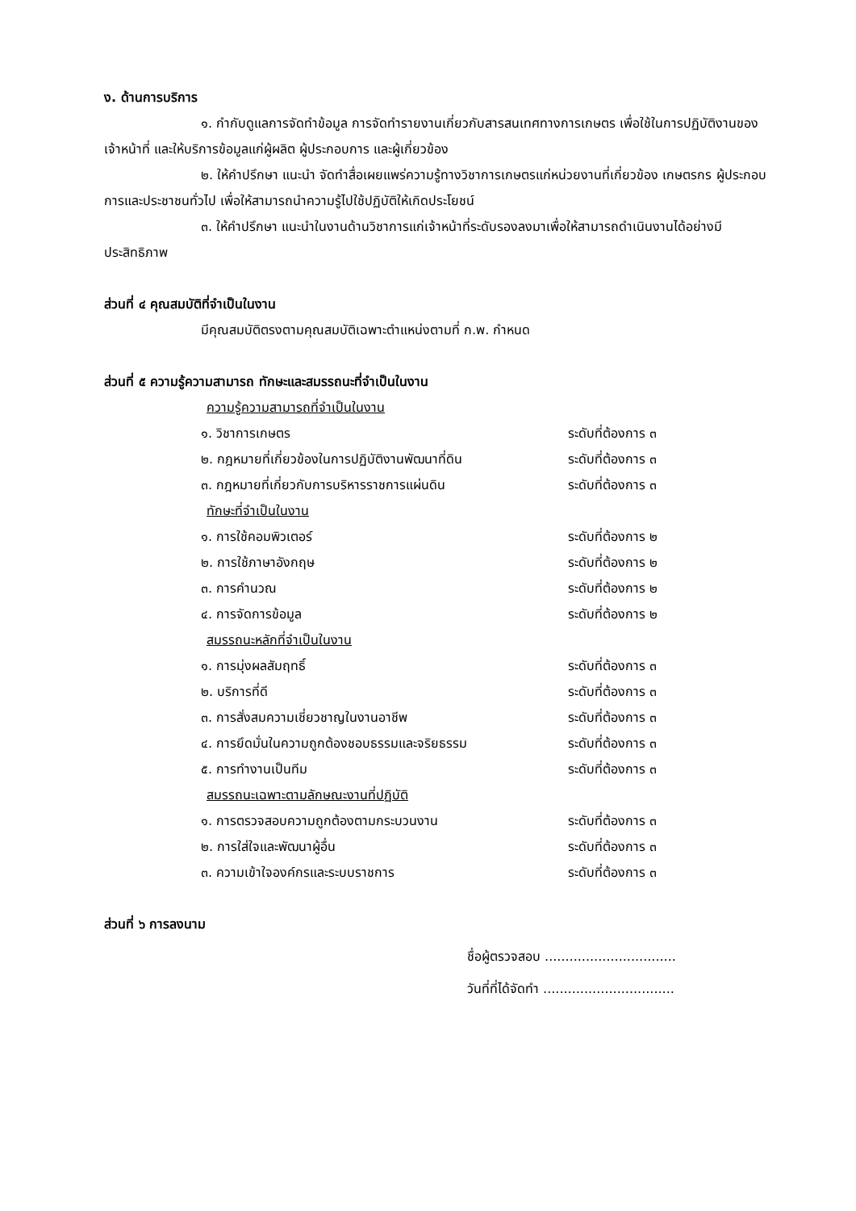ง. ด้านการบริการ
๑. กำกับดูแลการจัดทำข้อมูล การจัดทำรายงานเกี่ยวกับสารสนเทศทางการเกษตร เพื่อใช้ในการปฏิบัติงานของเจ้าหน้าที่ และให้บริการข้อมูลแก่ผู้ผลิต ผู้ประกอบการ และผู้เกี่ยวข้อง
๒. ให้คำปรึกษา แนะนำ จัดทำสื่อเผยแพร่ความรู้ทางวิชาการเกษตรแก่หน่วยงานที่เกี่ยวข้อง เกษตรกร ผู้ประกอบการและประชาชนทั่วไป เพื่อให้สามารถนำความรู้ไปใช้ปฏิบัติให้เกิดประโยชน์
๓. ให้คำปรึกษา แนะนำในงานด้านวิชาการแก่เจ้าหน้าที่ระดับรองลงมาเพื่อให้สามารถดำเนินงานได้อย่างมีประสิทธิภาพ
ส่วนที่ ๔ คุณสมบัติที่จำเป็นในงาน
มีคุณสมบัติตรงตามคุณสมบัติเฉพาะตำแหน่งตามที่ ก.พ. กำหนด
ส่วนที่ ๕ ความรู้ความสามารถ ทักษะและสมรรถนะที่จำเป็นในงาน
ความรู้ความสามารถที่จำเป็นในงาน
๑. วิชาการเกษตร ระดับที่ต้องการ ๓
๒. กฎหมายที่เกี่ยวข้องในการปฏิบัติงานพัฒนาที่ดิน ระดับที่ต้องการ ๓
๓. กฎหมายที่เกี่ยวกับการบริหารราชการแผ่นดิน ระดับที่ต้องการ ๓
ทักษะที่จำเป็นในงาน
๑. การใช้คอมพิวเตอร์ ระดับที่ต้องการ ๒
๒. การใช้ภาษาอังกฤษ ระดับที่ต้องการ ๒
๓. การคำนวณ ระดับที่ต้องการ ๒
๔. การจัดการข้อมูล ระดับที่ต้องการ ๒
สมรรถนะหลักที่จำเป็นในงาน
๑. การมุ่งผลสัมฤทธิ์ ระดับที่ต้องการ ๓
๒. บริการที่ดี ระดับที่ต้องการ ๓
๓. การสั่งสมความเชี่ยวชาญในงานอาชีพ ระดับที่ต้องการ ๓
๔. การยึดมั่นในความถูกต้องชอบธรรมและจริยธรรม ระดับที่ต้องการ ๓
๕. การทำงานเป็นทีม ระดับที่ต้องการ ๓
สมรรถนะเฉพาะตามลักษณะงานที่ปฏิบัติ
๑. การตรวจสอบความถูกต้องตามกระบวนงาน ระดับที่ต้องการ ๓
๒. การใส่ใจและพัฒนาผู้อื่น ระดับที่ต้องการ ๓
๓. ความเข้าใจองค์กรและระบบราชการ ระดับที่ต้องการ ๓
ส่วนที่ ๖ การลงนาม
ชื่อผู้ตรวจสอบ ................................
วันที่ที่ได้จัดทำ ................................